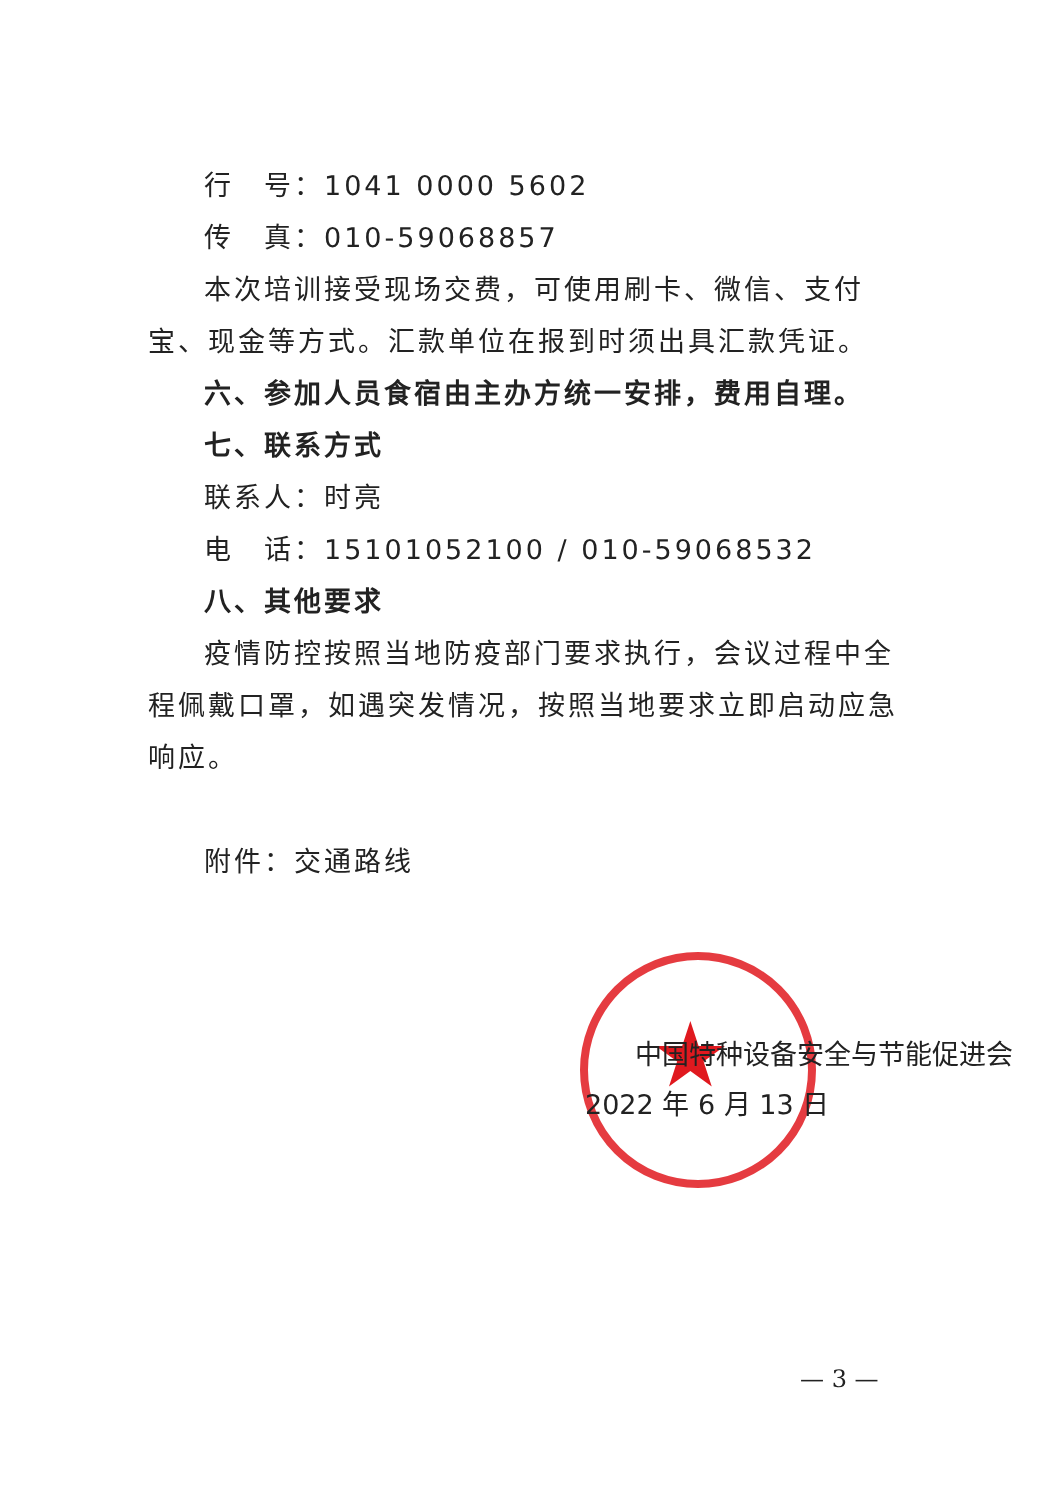行　号：1041 0000 5602
传　真：010-59068857
本次培训接受现场交费，可使用刷卡、微信、支付宝、现金等方式。汇款单位在报到时须出具汇款凭证。
六、参加人员食宿由主办方统一安排，费用自理。
七、联系方式
联系人：时亮
电　话：15101052100 / 010-59068532
八、其他要求
疫情防控按照当地防疫部门要求执行，会议过程中全程佩戴口罩，如遇突发情况，按照当地要求立即启动应急响应。
附件：交通路线
★
中国特种设备安全与节能促进会
2022 年 6 月 13 日
— 3 —